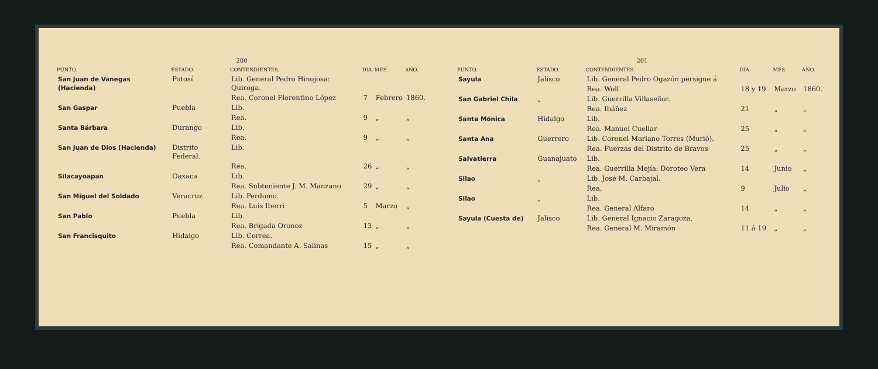200
| PUNTO. | ESTADO. | CONTENDIENTES. | DIA. | MES. | AÑO. |
| --- | --- | --- | --- | --- | --- |
| San Juan de Vanegas (Hacienda) | Potosí | Lib. General Pedro Hinojosa: Quiroga. | | | |
| | | Rea. Coronel Florentino López | 7 | Febrero | 1860. |
| San Gaspar | Puebla | Lib. | | | |
| | | Rea. | 9 | „ | „ |
| Santa Bárbara | Durango | Lib. | | | |
| | | Rea. | 9 | „ | „ |
| San Juan de Dios (Hacienda) | Distrito Federal. | Lib. | | | |
| | | Rea. | 26 | „ | „ |
| Silacayoapan | Oaxaca | Lib. | | | |
| | | Rea. Subteniente J. M. Manzano | 29 | „ | „ |
| San Miguel del Soldado | Veracruz | Lib. Perdomo. | | | |
| | | Rea. Luis Iberri | 5 | Marzo | „ |
| San Pablo | Puebla | Lib. | | | |
| | | Rea. Brigada Oronoz | 13 | „ | „ |
| San Francisquito | Hidalgo | Lib. Correa. | | | |
| | | Rea. Comandante A. Salinas | 15 | „ | „ |
201
| PUNTO. | ESTADO. | CONTENDIENTES. | DIA. | MES. | AÑO. |
| --- | --- | --- | --- | --- | --- |
| Sayula | Jalisco | Lib. General Pedro Ogazón persigue á | | | |
| | | Rea. Woll | 18 y 19 | Marzo | 1860. |
| San Gabriel Chila | „ | Lib. Guerrilla Villaseñor. | | | |
| | | Rea. Ibáñez | 21 | „ | „ |
| Santa Mónica | Hidalgo | Lib. | | | |
| | | Rea. Manuel Cuellar | 25 | „ | „ |
| Santa Ana | Guerrero | Lib. Coronel Mariano Torres (Murió). | | | |
| | | Rea. Fuerzas del Distrito de Bravos | 25 | „ | „ |
| Salvatierra | Guanajuato | Lib. | | | |
| | | Rea. Guerrilla Mejía: Doroteo Vera | 14 | Junio | „ |
| Silao | „ | Lib. José M. Carbajal. | | | |
| | | Rea. | 9 | Julio | „ |
| Silao | „ | Lib. | | | |
| | | Rea. General Alfaro | 14 | „ | „ |
| Sayula (Cuesta de) | Jalisco | Lib. General Ignacio Zaragoza. | | | |
| | | Rea. General M. Miramón | 11 á 19 | „ | „ |